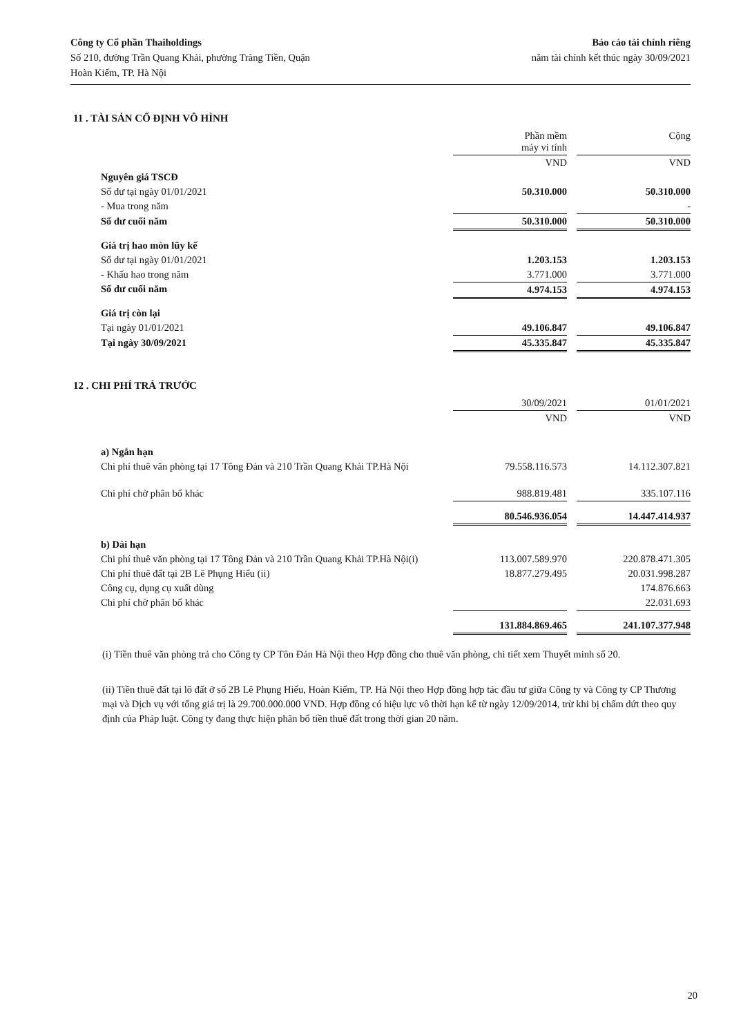Công ty Cổ phần Thaiholdings
Số 210, đường Trần Quang Khải, phường Tràng Tiền, Quận
Hoàn Kiếm, TP. Hà Nội
Báo cáo tài chính riêng
năm tài chính kết thúc ngày 30/09/2021
11 . TÀI SẢN CỐ ĐỊNH VÔ HÌNH
| | Phần mềm máy vi tính | | Cộng |
| | VND | | VND |
| Nguyên giá TSCĐ | | | |
| Số dư tại ngày 01/01/2021 | 50.310.000 | | 50.310.000 |
| - Mua trong năm | | | - |
| Số dư cuối năm | 50.310.000 | | 50.310.000 |
| Giá trị hao mòn lũy kế | | | |
| Số dư tại ngày 01/01/2021 | 1.203.153 | | 1.203.153 |
| - Khấu hao trong năm | 3.771.000 | | 3.771.000 |
| Số dư cuối năm | 4.974.153 | | 4.974.153 |
| Giá trị còn lại | | | |
| Tại ngày 01/01/2021 | 49.106.847 | | 49.106.847 |
| Tại ngày 30/09/2021 | 45.335.847 | | 45.335.847 |
12 . CHI PHÍ TRẢ TRƯỚC
| | 30/09/2021 | | 01/01/2021 |
| | VND | | VND |
| a) Ngắn hạn | | | |
| Chi phí thuê văn phòng tại 17 Tông Đản và 210 Trần Quang Khải TP.Hà Nội | 79.558.116.573 | | 14.112.307.821 |
| Chi phí chờ phân bổ khác | 988.819.481 | | 335.107.116 |
| | 80.546.936.054 | | 14.447.414.937 |
| b) Dài hạn | | | |
| Chi phí thuê văn phòng tại 17 Tông Đản và 210 Trần Quang Khải TP.Hà Nội(i) | 113.007.589.970 | | 220.878.471.305 |
| Chi phí thuê đất tại 2B Lê Phụng Hiểu (ii) | 18.877.279.495 | | 20.031.998.287 |
| Công cụ, dụng cụ xuất dùng | | | 174.876.663 |
| Chi phí chờ phân bổ khác | | | 22.031.693 |
| | 131.884.869.465 | | 241.107.377.948 |
(i) Tiền thuê văn phòng trả cho Công ty CP Tôn Đản Hà Nội theo Hợp đồng cho thuê văn phòng, chi tiết xem Thuyết minh số 20.
(ii) Tiền thuê đất tại lô đất ở số 2B Lê Phụng Hiểu, Hoàn Kiếm, TP. Hà Nội theo Hợp đồng hợp tác đầu tư giữa Công ty và Công ty CP Thương mại và Dịch vụ với tổng giá trị là 29.700.000.000 VND. Hợp đồng có hiệu lực vô thời hạn kể từ ngày 12/09/2014, trừ khi bị chấm dứt theo quy định của Pháp luật. Công ty đang thực hiện phân bổ tiền thuê đất trong thời gian 20 năm.
20